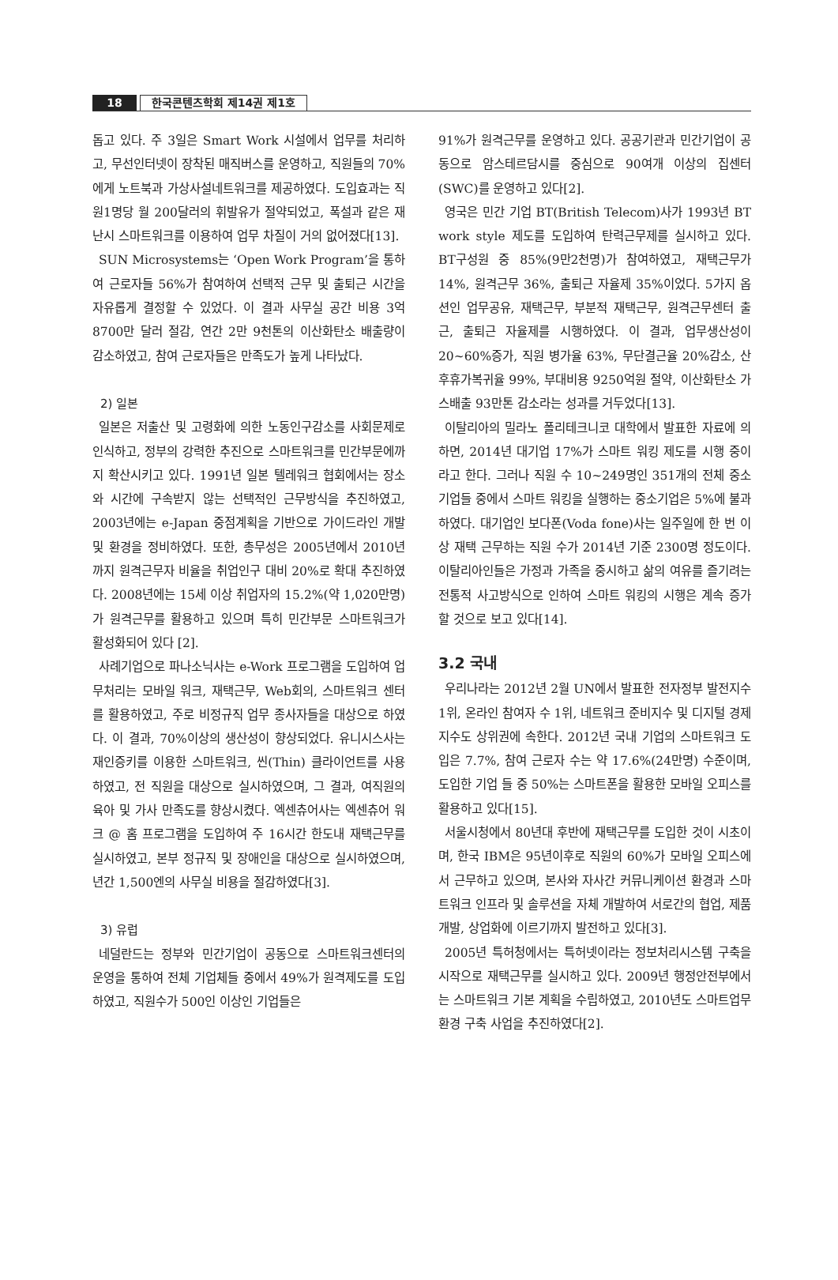18
한국콘텐츠학회 제14권 제1호
돕고 있다. 주 3일은 Smart Work 시설에서 업무를 처리하고, 무선인터넷이 장착된 매직버스를 운영하고, 직원들의 70%에게 노트북과 가상사설네트워크를 제공하였다. 도입효과는 직원1명당 월 200달러의 휘발유가 절약되었고, 폭설과 같은 재난시 스마트워크를 이용하여 업무 차질이 거의 없어졌다[13].
SUN Microsystems는 ‘Open Work Program’을 통하여 근로자들 56%가 참여하여 선택적 근무 및 출퇴근 시간을 자유롭게 결정할 수 있었다. 이 결과 사무실 공간 비용 3억 8700만 달러 절감, 연간 2만 9천톤의 이산화탄소 배출량이 감소하였고, 참여 근로자들은 만족도가 높게 나타났다.
2) 일본
일본은 저출산 및 고령화에 의한 노동인구감소를 사회문제로 인식하고, 정부의 강력한 추진으로 스마트워크를 민간부문에까지 확산시키고 있다. 1991년 일본 텔레워크 협회에서는 장소와 시간에 구속받지 않는 선택적인 근무방식을 추진하였고, 2003년에는 e-Japan 중점계획을 기반으로 가이드라인 개발 및 환경을 정비하였다. 또한, 총무성은 2005년에서 2010년까지 원격근무자 비율을 취업인구 대비 20%로 확대 추진하였다. 2008년에는 15세 이상 취업자의 15.2%(약 1,020만명)가 원격근무를 활용하고 있으며 특히 민간부문 스마트워크가 활성화되어 있다 [2].
사례기업으로 파나소닉사는 e-Work 프로그램을 도입하여 업무처리는 모바일 워크, 재택근무, Web회의, 스마트워크 센터를 활용하였고, 주로 비정규직 업무 종사자들을 대상으로 하였다. 이 결과, 70%이상의 생산성이 향상되었다. 유니시스사는 재인증키를 이용한 스마트워크, 씬(Thin) 클라이언트를 사용하였고, 전 직원을 대상으로 실시하였으며, 그 결과, 여직원의 육아 및 가사 만족도를 향상시켰다. 엑센츄어사는 엑센츄어 워크 @ 홈 프로그램을 도입하여 주 16시간 한도내 재택근무를 실시하였고, 본부 정규직 및 장애인을 대상으로 실시하였으며, 년간 1,500엔의 사무실 비용을 절감하였다[3].
3) 유럽
네덜란드는 정부와 민간기업이 공동으로 스마트워크센터의 운영을 통하여 전체 기업체들 중에서 49%가 원격제도를 도입하였고, 직원수가 500인 이상인 기업들은
91%가 원격근무를 운영하고 있다. 공공기관과 민간기업이 공동으로 암스테르담시를 중심으로 90여개 이상의 집센터(SWC)를 운영하고 있다[2].
영국은 민간 기업 BT(British Telecom)사가 1993년 BT work style 제도를 도입하여 탄력근무제를 실시하고 있다. BT구성원 중 85%(9만2천명)가 참여하였고, 재택근무가 14%, 원격근무 36%, 출퇴근 자율제 35%이었다. 5가지 옵션인 업무공유, 재택근무, 부분적 재택근무, 원격근무센터 출근, 출퇴근 자율제를 시행하였다. 이 결과, 업무생산성이 20~60%증가, 직원 병가율 63%, 무단결근율 20%감소, 산후휴가복귀율 99%, 부대비용 9250억원 절약, 이산화탄소 가스배출 93만톤 감소라는 성과를 거두었다[13].
이탈리아의 밀라노 폴리테크니코 대학에서 발표한 자료에 의하면, 2014년 대기업 17%가 스마트 워킹 제도를 시행 중이라고 한다. 그러나 직원 수 10~249명인 351개의 전체 중소기업들 중에서 스마트 워킹을 실행하는 중소기업은 5%에 불과하였다. 대기업인 보다폰(Voda fone)사는 일주일에 한 번 이상 재택 근무하는 직원 수가 2014년 기준 2300명 정도이다. 이탈리아인들은 가정과 가족을 중시하고 삶의 여유를 즐기려는 전통적 사고방식으로 인하여 스마트 워킹의 시행은 계속 증가할 것으로 보고 있다[14].
3.2 국내
우리나라는 2012년 2월 UN에서 발표한 전자정부 발전지수 1위, 온라인 참여자 수 1위, 네트워크 준비지수 및 디지털 경제지수도 상위권에 속한다. 2012년 국내 기업의 스마트워크 도입은 7.7%, 참여 근로자 수는 약 17.6%(24만명) 수준이며, 도입한 기업 들 중 50%는 스마트폰을 활용한 모바일 오피스를 활용하고 있다[15].
서울시청에서 80년대 후반에 재택근무를 도입한 것이 시초이며, 한국 IBM은 95년이후로 직원의 60%가 모바일 오피스에서 근무하고 있으며, 본사와 자사간 커뮤니케이션 환경과 스마트워크 인프라 및 솔루션을 자체 개발하여 서로간의 협업, 제품개발, 상업화에 이르기까지 발전하고 있다[3].
2005년 특허청에서는 특허넷이라는 정보처리시스템 구축을 시작으로 재택근무를 실시하고 있다. 2009년 행정안전부에서는 스마트워크 기본 계획을 수립하였고, 2010년도 스마트업무환경 구축 사업을 추진하였다[2].